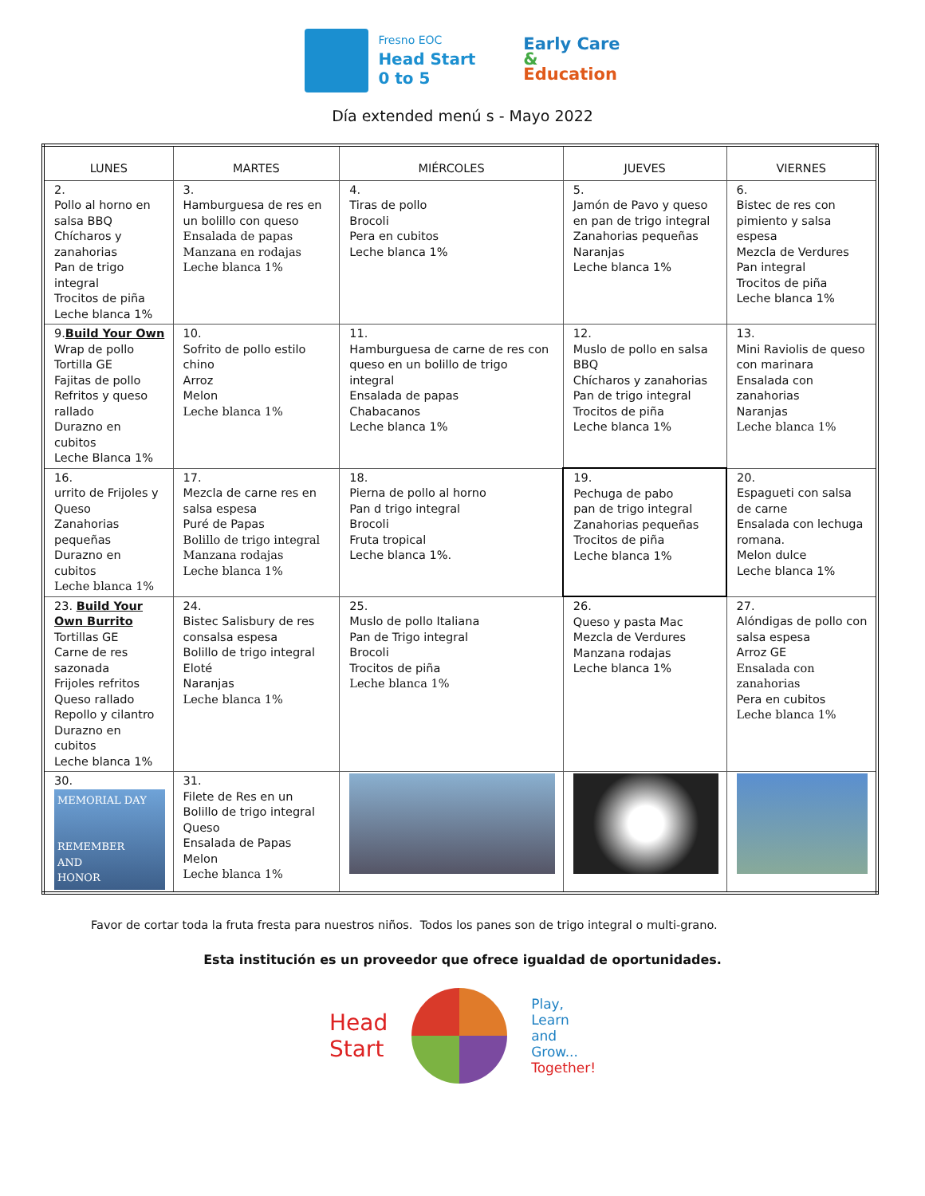Fresno EOC
Head Start
0 to 5
Early Care
&
Education
Día extended menú s - Mayo 2022
| LUNES | MARTES | MIÉRCOLES | JUEVES | VIERNES |
| --- | --- | --- | --- | --- |
| 2. Pollo al horno en salsa BBQ Chícharos y zanahorias Pan de trigo integral Trocitos de piña Leche blanca 1% | 3. Hamburguesa de res en un bolillo con queso Ensalada de papas Manzana en rodajas Leche blanca 1% | 4. Tiras de pollo Brocoli Pera en cubitos Leche blanca 1% | 5. Jamón de Pavo y queso en pan de trigo integral Zanahorias pequeñas Naranjas Leche blanca 1% | 6. Bistec de res con pimiento y salsa espesa Mezcla de Verdures Pan integral Trocitos de piña Leche blanca 1% |
| 9. Build Your Own Wrap de pollo Tortilla GE Fajitas de pollo Refritos y queso rallado Durazno en cubitos Leche Blanca 1% | 10. Sofrito de pollo estilo chino Arroz Melon Leche blanca 1% | 11. Hamburguesa de carne de res con queso en un bolillo de trigo integral Ensalada de papas Chabacanos Leche blanca 1% | 12. Muslo de pollo en salsa BBQ Chícharos y zanahorias Pan de trigo integral Trocitos de piña Leche blanca 1% | 13. Mini Raviolis de queso con marinara Ensalada con zanahorias Naranjas Leche blanca 1% |
| 16. urrito de Frijoles y Queso Zanahorias pequeñas Durazno en cubitos Leche blanca 1% | 17. Mezcla de carne res en salsa espesa Puré de Papas Bolillo de trigo integral Manzana rodajas Leche blanca 1% | 18. Pierna de pollo al horno Pan d trigo integral Brocoli Fruta tropical Leche blanca 1%. | 19. Pechuga de pabo pan de trigo integral Zanahorias pequeñas Trocitos de piña Leche blanca 1% | 20. Espagueti con salsa de carne Ensalada con lechuga romana. Melon dulce Leche blanca 1% |
| 23. Build Your Own Burrito Tortillas GE Carne de res sazonada Frijoles refritos Queso rallado Repollo y cilantro Durazno en cubitos Leche blanca 1% | 24. Bistec Salisbury de res consalsa espesa Bolillo de trigo integral Eloté Naranjas Leche blanca 1% | 25. Muslo de pollo Italiana Pan de Trigo integral Brocoli Trocitos de piña Leche blanca 1% | 26. Queso y pasta Mac Mezcla de Verdures Manzana rodajas Leche blanca 1% | 27. Alóndigas de pollo con salsa espesa Arroz GE Ensalada con zanahorias Pera en cubitos Leche blanca 1% |
| 30. MEMORIAL DAY REMEMBER AND HONOR | 31. Filete de Res en un Bolillo de trigo integral Queso Ensalada de Papas Melon Leche blanca 1% | | | |
Favor de cortar toda la fruta fresta para nuestros niños. Todos los panes son de trigo integral o multi-grano.
Esta institución es un proveedor que ofrece igualdad de oportunidades.
Head
Start
Play,
Learn
and
Grow...
Together!